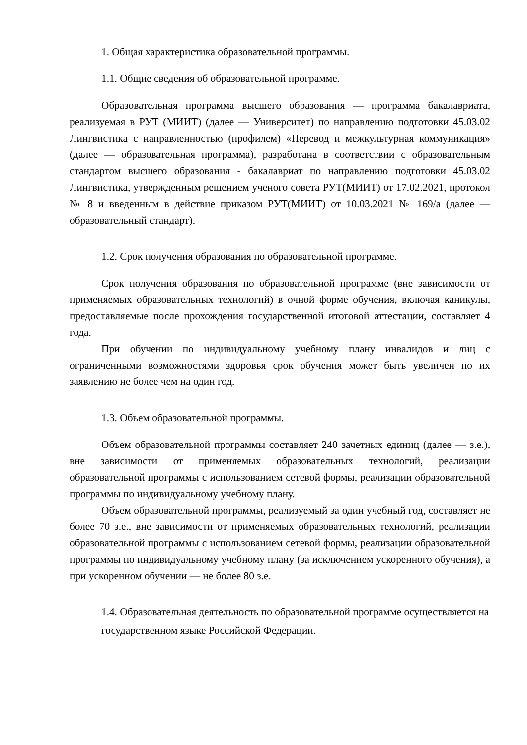1. Общая характеристика образовательной программы.
1.1. Общие сведения об образовательной программе.
Образовательная программа высшего образования — программа бакалавриата, реализуемая в РУТ (МИИТ) (далее — Университет) по направлению подготовки 45.03.02 Лингвистика с направленностью (профилем) «Перевод и межкультурная коммуникация» (далее — образовательная программа), разработана в соответствии с образовательным стандартом высшего образования - бакалавриат по направлению подготовки 45.03.02 Лингвистика, утвержденным решением ученого совета РУТ(МИИТ) от 17.02.2021, протокол № 8 и введенным в действие приказом РУТ(МИИТ) от 10.03.2021 № 169/а (далее — образовательный стандарт).
1.2. Срок получения образования по образовательной программе.
Срок получения образования по образовательной программе (вне зависимости от применяемых образовательных технологий) в очной форме обучения, включая каникулы, предоставляемые после прохождения государственной итоговой аттестации, составляет 4 года.
При обучении по индивидуальному учебному плану инвалидов и лиц с ограниченными возможностями здоровья срок обучения может быть увеличен по их заявлению не более чем на один год.
1.3. Объем образовательной программы.
Объем образовательной программы составляет 240 зачетных единиц (далее — з.е.), вне зависимости от применяемых образовательных технологий, реализации образовательной программы с использованием сетевой формы, реализации образовательной программы по индивидуальному учебному плану.
Объем образовательной программы, реализуемый за один учебный год, составляет не более 70 з.е., вне зависимости от применяемых образовательных технологий, реализации образовательной программы с использованием сетевой формы, реализации образовательной программы по индивидуальному учебному плану (за исключением ускоренного обучения), а при ускоренном обучении — не более 80 з.е.
1.4. Образовательная деятельность по образовательной программе осуществляется на
государственном языке Российской Федерации.